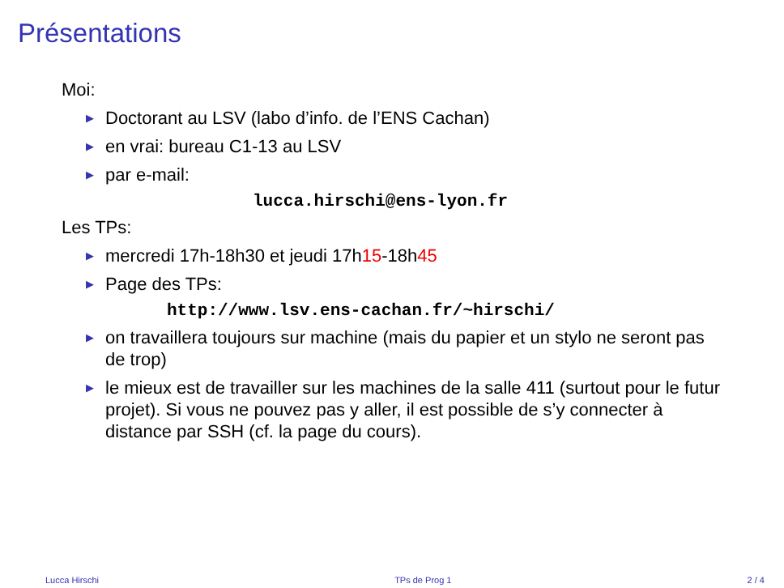Présentations
Moi:
▶ Doctorant au LSV (labo d’info. de l’ENS Cachan)
▶ en vrai: bureau C1-13 au LSV
▶ par e-mail:
lucca.hirschi@ens-lyon.fr
Les TPs:
▶ mercredi 17h-18h30 et jeudi 17h15-18h45
▶ Page des TPs:
http://www.lsv.ens-cachan.fr/~hirschi/
▶ on travaillera toujours sur machine (mais du papier et un stylo ne seront pas de trop)
▶ le mieux est de travailler sur les machines de la salle 411 (surtout pour le futur projet). Si vous ne pouvez pas y aller, il est possible de s’y connecter à distance par SSH (cf. la page du cours).
Lucca Hirschi TPs de Prog 1 2 / 4